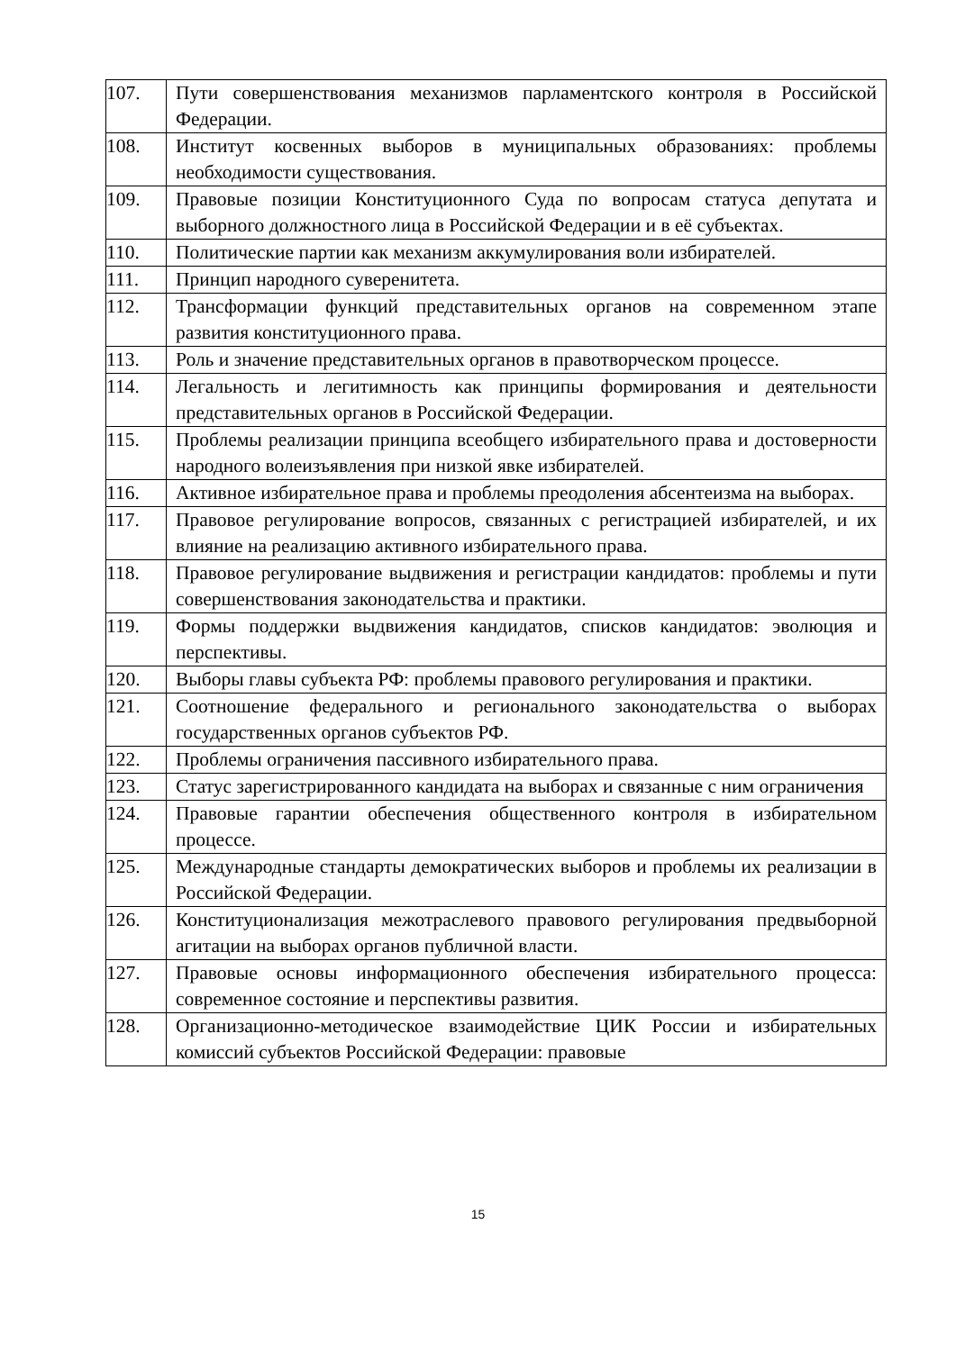| 107. | Пути совершенствования механизмов парламентского контроля в Российской Федерации. |
| 108. | Институт косвенных выборов в муниципальных образованиях: проблемы необходимости существования. |
| 109. | Правовые позиции Конституционного Суда по вопросам статуса депутата и выборного должностного лица в Российской Федерации и в её субъектах. |
| 110. | Политические партии как механизм аккумулирования воли избирателей. |
| 111. | Принцип народного суверенитета. |
| 112. | Трансформации функций представительных органов на современном этапе развития конституционного права. |
| 113. | Роль и значение представительных органов в правотворческом процессе. |
| 114. | Легальность и легитимность как принципы формирования и деятельности представительных органов в Российской Федерации. |
| 115. | Проблемы реализации принципа всеобщего избирательного права и достоверности народного волеизъявления при низкой явке избирателей. |
| 116. | Активное избирательное права и проблемы преодоления абсентеизма на выборах. |
| 117. | Правовое регулирование вопросов, связанных с регистрацией избирателей, и их влияние на реализацию активного избирательного права. |
| 118. | Правовое регулирование выдвижения и регистрации кандидатов: проблемы и пути совершенствования законодательства и практики. |
| 119. | Формы поддержки выдвижения кандидатов, списков кандидатов: эволюция и перспективы. |
| 120. | Выборы главы субъекта РФ: проблемы правового регулирования и практики. |
| 121. | Соотношение федерального и регионального законодательства о выборах государственных органов субъектов РФ. |
| 122. | Проблемы ограничения пассивного избирательного права. |
| 123. | Статус зарегистрированного кандидата на выборах и связанные с ним ограничения |
| 124. | Правовые гарантии обеспечения общественного контроля в избирательном процессе. |
| 125. | Международные стандарты демократических выборов и проблемы их реализации в Российской Федерации. |
| 126. | Конституционализация межотраслевого правового регулирования предвыборной агитации на выборах органов публичной власти. |
| 127. | Правовые основы информационного обеспечения избирательного процесса: современное состояние и перспективы развития. |
| 128. | Организационно-методическое взаимодействие ЦИК России и избирательных комиссий субъектов Российской Федерации: правовые |
15